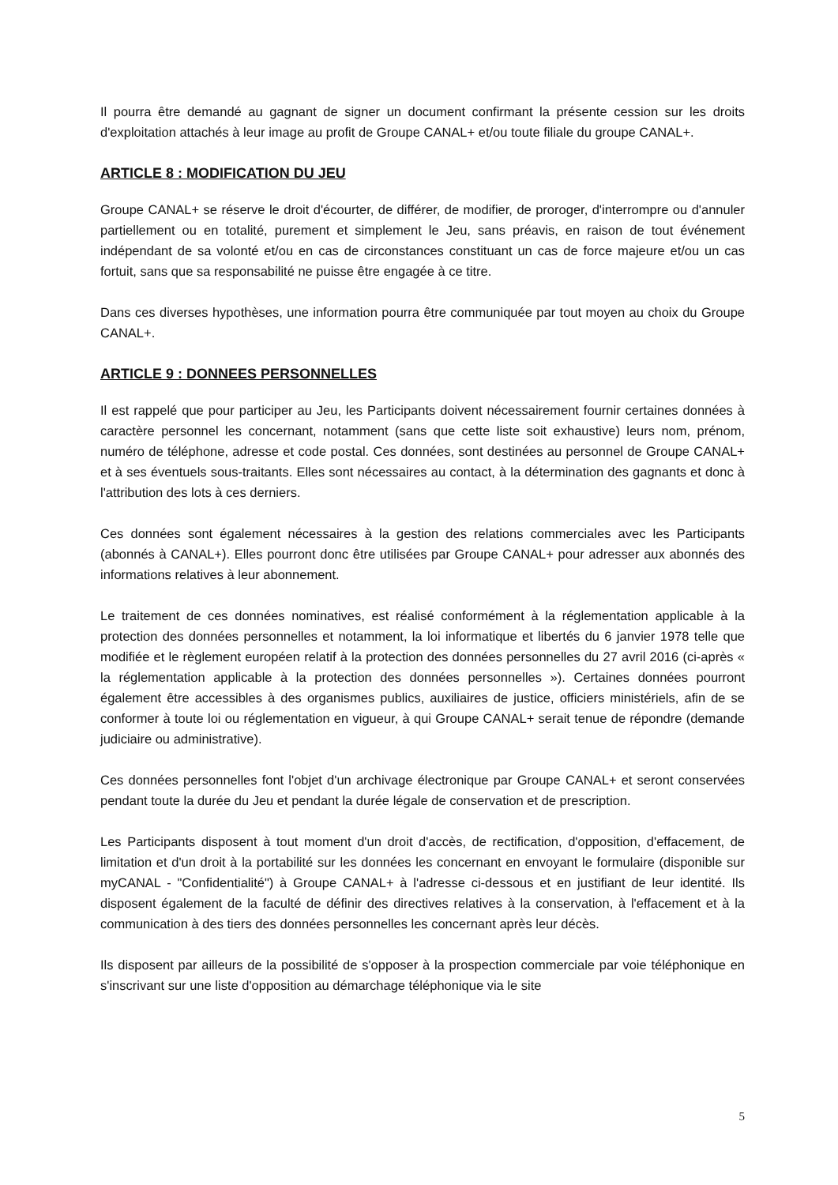Il pourra être demandé au gagnant de signer un document confirmant la présente cession sur les droits d'exploitation attachés à leur image au profit de Groupe CANAL+ et/ou toute filiale du groupe CANAL+.
ARTICLE 8 : MODIFICATION DU JEU
Groupe CANAL+ se réserve le droit d'écourter, de différer, de modifier, de proroger, d'interrompre ou d'annuler partiellement ou en totalité, purement et simplement le Jeu, sans préavis, en raison de tout événement indépendant de sa volonté et/ou en cas de circonstances constituant un cas de force majeure et/ou un cas fortuit, sans que sa responsabilité ne puisse être engagée à ce titre.
Dans ces diverses hypothèses, une information pourra être communiquée par tout moyen au choix du Groupe CANAL+.
ARTICLE 9 : DONNEES PERSONNELLES
Il est rappelé que pour participer au Jeu, les Participants doivent nécessairement fournir certaines données à caractère personnel les concernant, notamment (sans que cette liste soit exhaustive) leurs nom, prénom, numéro de téléphone, adresse et code postal. Ces données, sont destinées au personnel de Groupe CANAL+ et à ses éventuels sous-traitants. Elles sont nécessaires au contact, à la détermination des gagnants et donc à l'attribution des lots à ces derniers.
Ces données sont également nécessaires à la gestion des relations commerciales avec les Participants (abonnés à CANAL+). Elles pourront donc être utilisées par Groupe CANAL+ pour adresser aux abonnés des informations relatives à leur abonnement.
Le traitement de ces données nominatives, est réalisé conformément à la réglementation applicable à la protection des données personnelles et notamment, la loi informatique et libertés du 6 janvier 1978 telle que modifiée et le règlement européen relatif à la protection des données personnelles du 27 avril 2016 (ci-après « la réglementation applicable à la protection des données personnelles »). Certaines données pourront également être accessibles à des organismes publics, auxiliaires de justice, officiers ministériels, afin de se conformer à toute loi ou réglementation en vigueur, à qui Groupe CANAL+ serait tenue de répondre (demande judiciaire ou administrative).
Ces données personnelles font l'objet d'un archivage électronique par Groupe CANAL+ et seront conservées pendant toute la durée du Jeu et pendant la durée légale de conservation et de prescription.
Les Participants disposent à tout moment d'un droit d'accès, de rectification, d'opposition, d'effacement, de limitation et d'un droit à la portabilité sur les données les concernant en envoyant le formulaire (disponible sur myCANAL - "Confidentialité") à Groupe CANAL+ à l'adresse ci-dessous et en justifiant de leur identité. Ils disposent également de la faculté de définir des directives relatives à la conservation, à l'effacement et à la communication à des tiers des données personnelles les concernant après leur décès.
Ils disposent par ailleurs de la possibilité de s'opposer à la prospection commerciale par voie téléphonique en s'inscrivant sur une liste d'opposition au démarchage téléphonique via le site
5